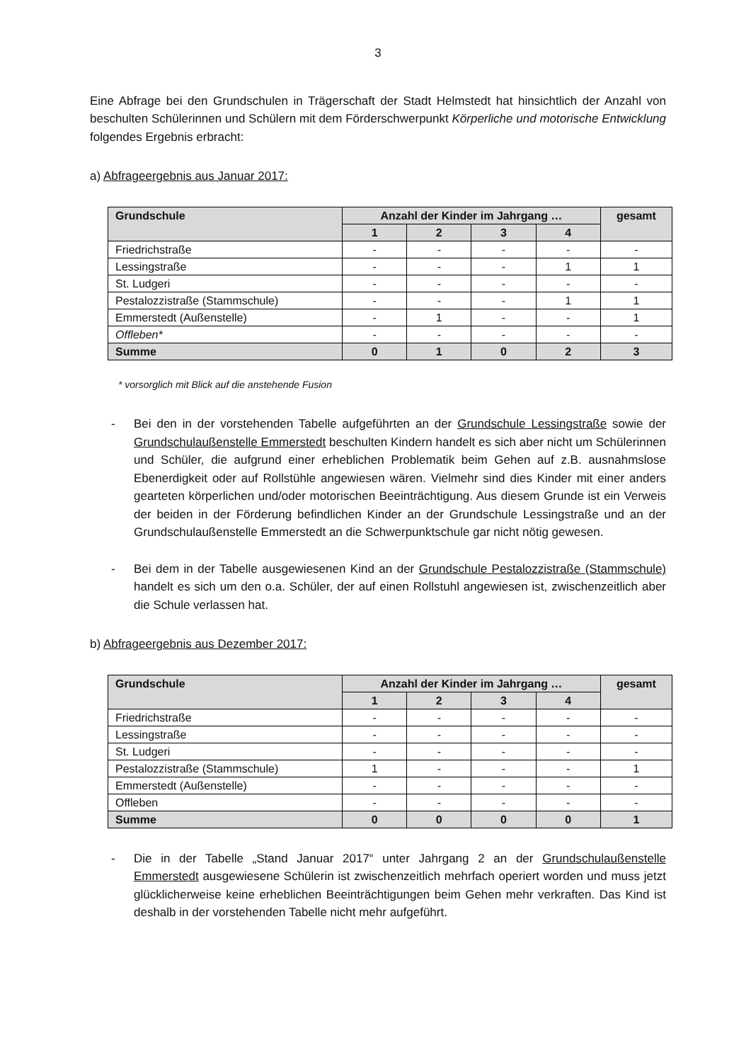3
Eine Abfrage bei den Grundschulen in Trägerschaft der Stadt Helmstedt hat hinsichtlich der Anzahl von beschulten Schülerinnen und Schülern mit dem Förderschwerpunkt Körperliche und motorische Entwicklung folgendes Ergebnis erbracht:
a) Abfrageergebnis aus Januar 2017:
| Grundschule | Anzahl der Kinder im Jahrgang … | | | | gesamt |
| --- | --- | --- | --- | --- | --- |
| | 1 | 2 | 3 | 4 | |
| Friedrichstraße | - | - | - | - | - |
| Lessingstraße | - | - | - | 1 | 1 |
| St. Ludgeri | - | - | - | - | - |
| Pestalozzistraße (Stammschule) | - | - | - | 1 | 1 |
| Emmerstedt (Außenstelle) | - | 1 | - | - | 1 |
| Offleben* | - | - | - | - | - |
| Summe | 0 | 1 | 0 | 2 | 3 |
* vorsorglich mit Blick auf die anstehende Fusion
- Bei den in der vorstehenden Tabelle aufgeführten an der Grundschule Lessingstraße sowie der Grundschulaußenstelle Emmerstedt beschulten Kindern handelt es sich aber nicht um Schülerinnen und Schüler, die aufgrund einer erheblichen Problematik beim Gehen auf z.B. ausnahmslose Ebenerdigkeit oder auf Rollstühle angewiesen wären. Vielmehr sind dies Kinder mit einer anders gearteten körperlichen und/oder motorischen Beeinträchtigung. Aus diesem Grunde ist ein Verweis der beiden in der Förderung befindlichen Kinder an der Grundschule Lessingstraße und an der Grundschulaußenstelle Emmerstedt an die Schwerpunktschule gar nicht nötig gewesen.
- Bei dem in der Tabelle ausgewiesenen Kind an der Grundschule Pestalozzistraße (Stammschule) handelt es sich um den o.a. Schüler, der auf einen Rollstuhl angewiesen ist, zwischenzeitlich aber die Schule verlassen hat.
b) Abfrageergebnis aus Dezember 2017:
| Grundschule | Anzahl der Kinder im Jahrgang … | | | | gesamt |
| --- | --- | --- | --- | --- | --- |
| | 1 | 2 | 3 | 4 | |
| Friedrichstraße | - | - | - | - | - |
| Lessingstraße | - | - | - | - | - |
| St. Ludgeri | - | - | - | - | - |
| Pestalozzistraße (Stammschule) | 1 | - | - | - | 1 |
| Emmerstedt (Außenstelle) | - | - | - | - | - |
| Offleben | - | - | - | - | - |
| Summe | 0 | 0 | 0 | 0 | 1 |
- Die in der Tabelle „Stand Januar 2017“ unter Jahrgang 2 an der Grundschulaußenstelle Emmerstedt ausgewiesene Schülerin ist zwischenzeitlich mehrfach operiert worden und muss jetzt glücklicherweise keine erheblichen Beeinträchtigungen beim Gehen mehr verkraften. Das Kind ist deshalb in der vorstehenden Tabelle nicht mehr aufgeführt.